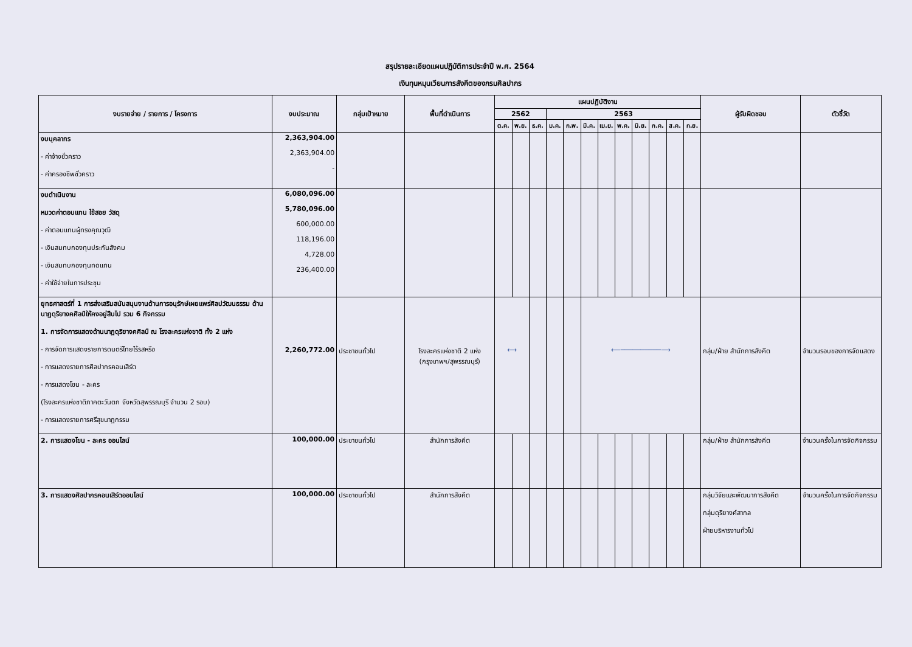สรุปรายละเอียดแผนปฏิบัติการประจำปี พ.ศ. 2564
เงินทุนหมุนเวียนการสังคีตของกรมศิลปากร
| งบรายจ่าย / รายการ / โครงการ | งบประมาณ | กลุ่มเป้าหมาย | พื้นที่ดำเนินการ | แผนปฏิบัติงาน | | | | | | | | | | | | ผู้รับผิดชอบ | ตัวชี้วัด |
| --- | --- | --- | --- | --- | --- | --- | --- | --- | --- | --- | --- | --- | --- | --- | --- | --- | --- |
| | | | | 2562 | | | 2563 | | | | | | | | | | |
| | | | | ต.ค. | พ.ย. | ธ.ค. | ม.ค. | ก.พ. | มี.ค. | เม.ย. | พ.ค. | มิ.ย. | ก.ค. | ส.ค. | ก.ย. | | |
| งบบุคลากร - ค่าจ้างชั่วคราว - ค่าครองชีพชั่วคราว | 2,363,904.00 2,363,904.00 - | | | | | | | | | | | | | | | | |
| งบดำเนินงาน หมวดค่าตอบแทน ใช้สอย วัสดุ - ค่าตอบแทนผู้ทรงคุณวุฒิ - เงินสมทบกองทุนประกันสังคม - เงินสมทบกองทุนทดแทน - ค่าใช้จ่ายในการประชุม | 6,080,096.00 5,780,096.00 600,000.00 118,196.00 4,728.00 236,400.00 | | | | | | | | | | | | | | | | |
| ยุทธศาสตร์ที่ 1 การส่งเสริมสนับสนุนงานด้านการอนุรักษ์เผยแพร่ศิลปวัฒนธรรม ด้านนาฏดุริยางคศิลป์ให้คงอยู่สืบไป รวม 6 กิจกรรม 1. การจัดการแสดงด้านนาฏดุริยางคศิลป์ ณ โรงละครแห่งชาติ ทั้ง 2 แห่ง - การจัดการแสดงรายการดนตรีไทยไร้รสหรือ - การแสดงรายการศิลปากรคอนเสิร์ต - การแสดงโขน - ละคร (โรงละครแห่งชาติภาคตะวันตก จังหวัดสุพรรณบุรี จำนวน 2 รอบ) - การแสดงรายการศรีสุขนาฏกรรม | 2,260,772.00 | ประชาชนทั่วไป | โรงละครแห่งชาติ 2 แห่ง (กรุงเทพฯ/สุพรรณบุรี) | ⟷ | | | | | ⟵──────────⟶ | | | | | | | กลุ่ม/ฝ่าย สำนักการสังคีต | จำนวนรอบของการจัดแสดง |
| 2. การแสดงโขน - ละคร ออนไลน์ | 100,000.00 | ประชาชนทั่วไป | สำนักการสังคีต | | | | | | | | | | | | | กลุ่ม/ฝ่าย สำนักการสังคีต | จำนวนครั้งในการจัดกิจกรรม |
| 3. การแสดงศิลปากรคอนเสิร์ตออนไลน์ | 100,000.00 | ประชาชนทั่วไป | สำนักการสังคีต | | | | | | | | | | | | | กลุ่มวิจัยและพัฒนาการสังคีต กลุ่มดุริยางค์สากล ฝ่ายบริหารงานทั่วไป | จำนวนครั้งในการจัดกิจกรรม |